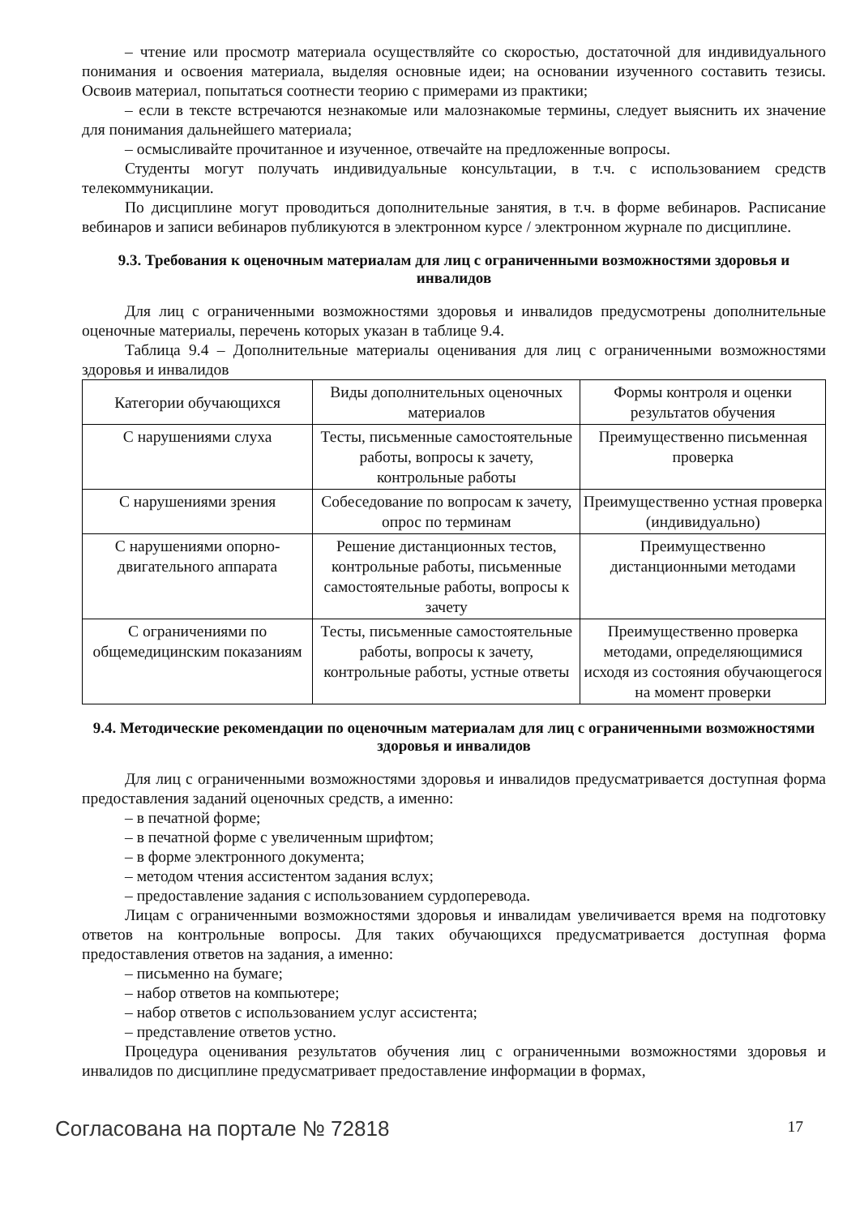– чтение или просмотр материала осуществляйте со скоростью, достаточной для индивидуального понимания и освоения материала, выделяя основные идеи; на основании изученного составить тезисы. Освоив материал, попытаться соотнести теорию с примерами из практики;
– если в тексте встречаются незнакомые или малознакомые термины, следует выяснить их значение для понимания дальнейшего материала;
– осмысливайте прочитанное и изученное, отвечайте на предложенные вопросы.
Студенты могут получать индивидуальные консультации, в т.ч. с использованием средств телекоммуникации.
По дисциплине могут проводиться дополнительные занятия, в т.ч. в форме вебинаров. Расписание вебинаров и записи вебинаров публикуются в электронном курсе / электронном журнале по дисциплине.
9.3. Требования к оценочным материалам для лиц с ограниченными возможностями здоровья и инвалидов
Для лиц с ограниченными возможностями здоровья и инвалидов предусмотрены дополнительные оценочные материалы, перечень которых указан в таблице 9.4.
Таблица 9.4 – Дополнительные материалы оценивания для лиц с ограниченными возможностями здоровья и инвалидов
| Категории обучающихся | Виды дополнительных оценочных материалов | Формы контроля и оценки результатов обучения |
| --- | --- | --- |
| С нарушениями слуха | Тесты, письменные самостоятельные работы, вопросы к зачету, контрольные работы | Преимущественно письменная проверка |
| С нарушениями зрения | Собеседование по вопросам к зачету, опрос по терминам | Преимущественно устная проверка (индивидуально) |
| С нарушениями опорно-двигательного аппарата | Решение дистанционных тестов, контрольные работы, письменные самостоятельные работы, вопросы к зачету | Преимущественно дистанционными методами |
| С ограничениями по общемедицинским показаниям | Тесты, письменные самостоятельные работы, вопросы к зачету, контрольные работы, устные ответы | Преимущественно проверка методами, определяющимися исходя из состояния обучающегося на момент проверки |
9.4. Методические рекомендации по оценочным материалам для лиц с ограниченными возможностями здоровья и инвалидов
Для лиц с ограниченными возможностями здоровья и инвалидов предусматривается доступная форма предоставления заданий оценочных средств, а именно:
– в печатной форме;
– в печатной форме с увеличенным шрифтом;
– в форме электронного документа;
– методом чтения ассистентом задания вслух;
– предоставление задания с использованием сурдоперевода.
Лицам с ограниченными возможностями здоровья и инвалидам увеличивается время на подготовку ответов на контрольные вопросы. Для таких обучающихся предусматривается доступная форма предоставления ответов на задания, а именно:
– письменно на бумаге;
– набор ответов на компьютере;
– набор ответов с использованием услуг ассистента;
– представление ответов устно.
Процедура оценивания результатов обучения лиц с ограниченными возможностями здоровья и инвалидов по дисциплине предусматривает предоставление информации в формах,
Согласована на портале № 72818 17